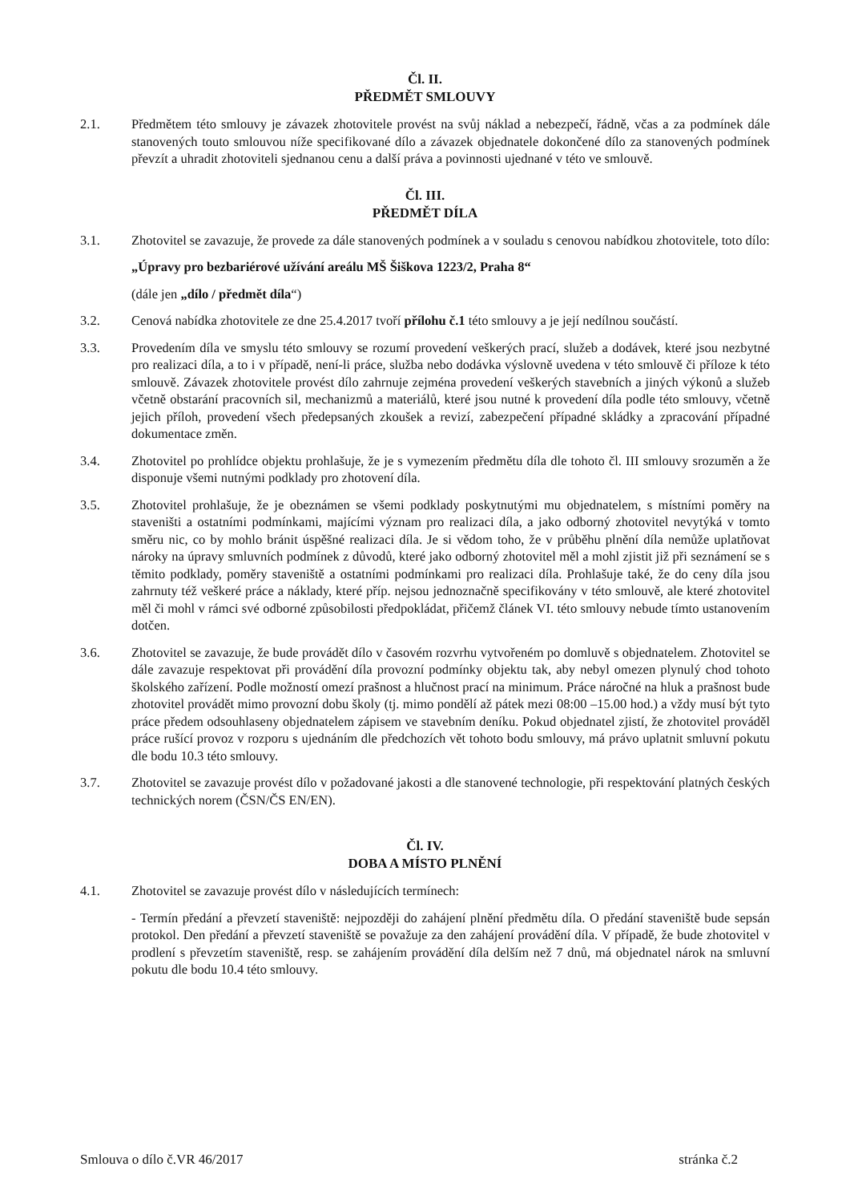Čl. II.
PŘEDMĚT SMLOUVY
2.1. Předmětem této smlouvy je závazek zhotovitele provést na svůj náklad a nebezpečí, řádně, včas a za podmínek dále stanovených touto smlouvou níže specifikované dílo a závazek objednatele dokončené dílo za stanovených podmínek převzít a uhradit zhotoviteli sjednanou cenu a další práva a povinnosti ujednané v této ve smlouvě.
Čl. III.
PŘEDMĚT DÍLA
3.1. Zhotovitel se zavazuje, že provede za dále stanovených podmínek a v souladu s cenovou nabídkou zhotovitele, toto dílo:
„Úpravy pro bezbariérové užívání areálu MŠ Šiškova 1223/2, Praha 8“
(dále jen „dílo / předmět díla“)
3.2. Cenová nabídka zhotovitele ze dne 25.4.2017 tvoří přílohu č.1 této smlouvy a je její nedílnou součástí.
3.3. Provedením díla ve smyslu této smlouvy se rozumí provedení veškerých prací, služeb a dodávek, které jsou nezbytné pro realizaci díla, a to i v případě, není-li práce, služba nebo dodávka výslovně uvedena v této smlouvě či příloze k této smlouvě. Závazek zhotovitele provést dílo zahrnuje zejména provedení veškerých stavebních a jiných výkonů a služeb včetně obstarání pracovních sil, mechanizmů a materiálů, které jsou nutné k provedení díla podle této smlouvy, včetně jejich příloh, provedení všech předepsaných zkoušek a revizí, zabezpečení případné skládky a zpracování případné dokumentace změn.
3.4. Zhotovitel po prohlídce objektu prohlašuje, že je s vymezením předmětu díla dle tohoto čl. III smlouvy srozuměn a že disponuje všemi nutnými podklady pro zhotovení díla.
3.5. Zhotovitel prohlašuje, že je obeznámen se všemi podklady poskytnutými mu objednatelem, s místními poměry na staveništi a ostatními podmínkami, majícími význam pro realizaci díla, a jako odborný zhotovitel nevytýká v tomto směru nic, co by mohlo bránit úspěšné realizaci díla. Je si vědom toho, že v průběhu plnění díla nemůže uplatňovat nároky na úpravy smluvních podmínek z důvodů, které jako odborný zhotovitel měl a mohl zjistit již při seznámení se s těmito podklady, poměry staveniště a ostatními podmínkami pro realizaci díla. Prohlašuje také, že do ceny díla jsou zahrnuty též veškeré práce a náklady, které příp. nejsou jednoznačně specifikovány v této smlouvě, ale které zhotovitel měl či mohl v rámci své odborné způsobilosti předpokládat, přičemž článek VI. této smlouvy nebude tímto ustanovením dotčen.
3.6. Zhotovitel se zavazuje, že bude provádět dílo v časovém rozvrhu vytvořeném po domluvě s objednatelem. Zhotovitel se dále zavazuje respektovat při provádění díla provozní podmínky objektu tak, aby nebyl omezen plynulý chod tohoto školského zařízení. Podle možností omezí prašnost a hlučnost prací na minimum. Práce náročné na hluk a prašnost bude zhotovitel provádět mimo provozní dobu školy (tj. mimo pondělí až pátek mezi 08:00 –15.00 hod.) a vždy musí být tyto práce předem odsouhlaseny objednatelem zápisem ve stavebním deníku. Pokud objednatel zjistí, že zhotovitel prováděl práce rušící provoz v rozporu s ujednáním dle předchozích vět tohoto bodu smlouvy, má právo uplatnit smluvní pokutu dle bodu 10.3 této smlouvy.
3.7. Zhotovitel se zavazuje provést dílo v požadované jakosti a dle stanovené technologie, při respektování platných českých technických norem (ČSN/ČS EN/EN).
Čl. IV.
DOBA A MÍSTO PLNĚNÍ
4.1. Zhotovitel se zavazuje provést dílo v následujících termínech:
- Termín předání a převzetí staveniště: nejpozději do zahájení plnění předmětu díla. O předání staveniště bude sepsán protokol. Den předání a převzetí staveniště se považuje za den zahájení provádění díla. V případě, že bude zhotovitel v prodlení s převzetím staveniště, resp. se zahájením provádění díla delším než 7 dnů, má objednatel nárok na smluvní pokutu dle bodu 10.4 této smlouvy.
Smlouva o dílo č.VR 46/2017 stránka č.2